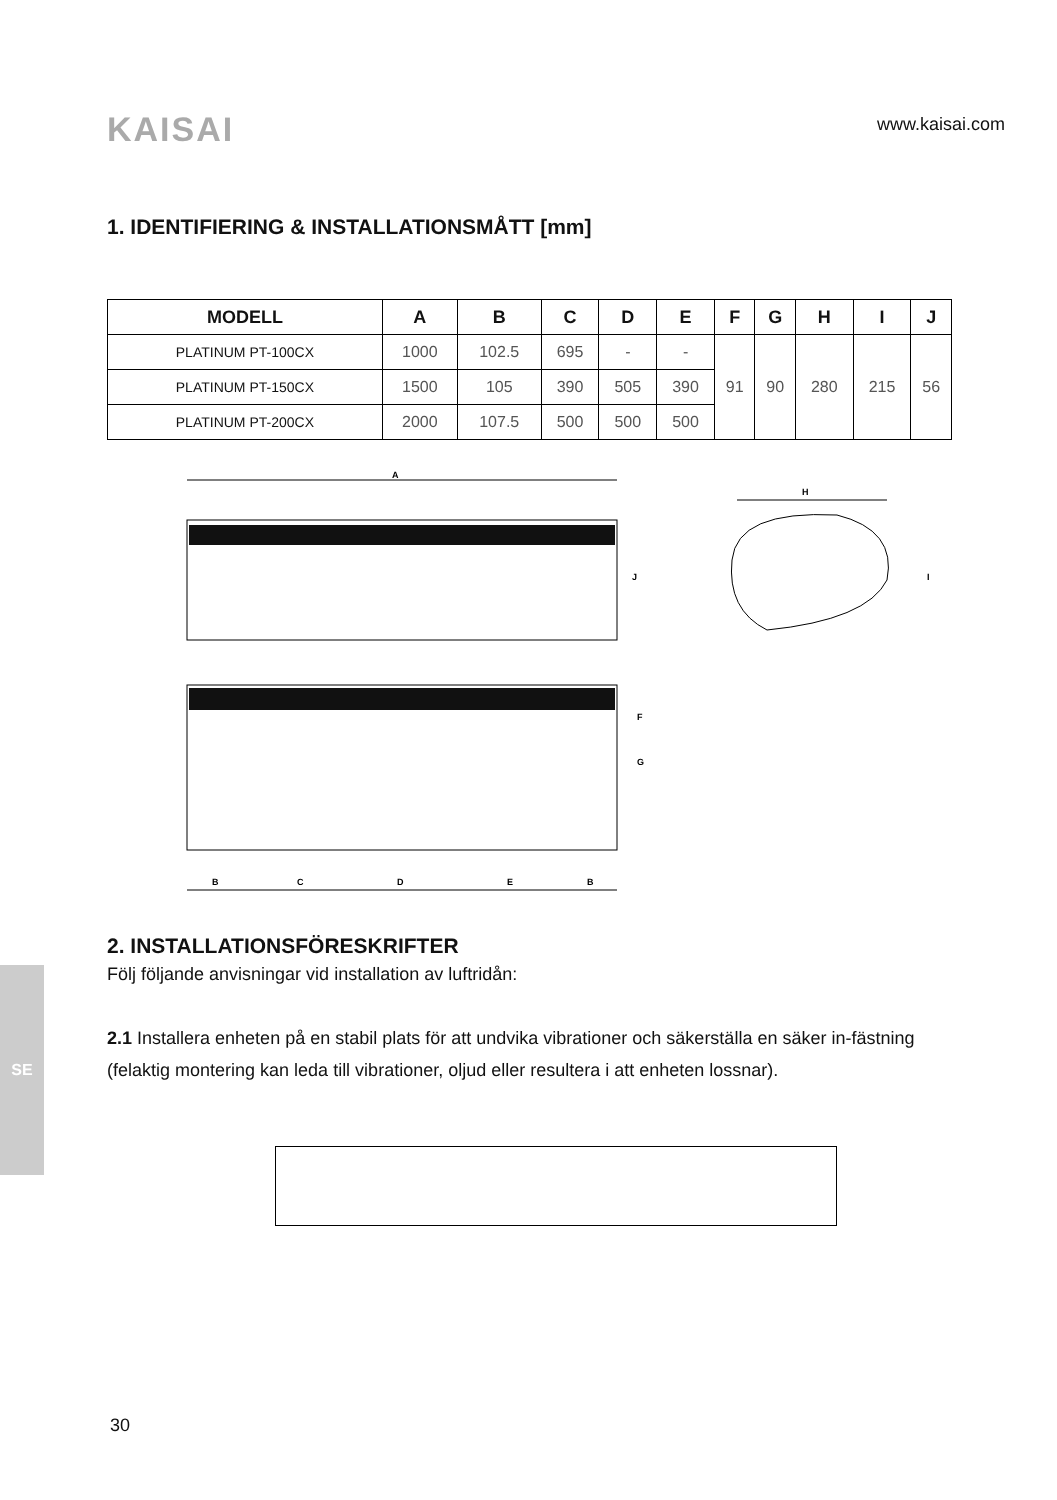KAISAI
www.kaisai.com
1. IDENTIFIERING & INSTALLATIONSMÅTT [mm]
| MODELL | A | B | C | D | E | F | G | H | I | J |
| --- | --- | --- | --- | --- | --- | --- | --- | --- | --- | --- |
| PLATINUM PT-100CX | 1000 | 102.5 | 695 | - | - | 91 | 90 | 280 | 215 | 56 |
| PLATINUM PT-150CX | 1500 | 105 | 390 | 505 | 390 | | | | | |
| PLATINUM PT-200CX | 2000 | 107.5 | 500 | 500 | 500 | | | | | |
A
J
H
I
F
G
B
C
D
E
B
2. INSTALLATIONSFÖRESKRIFTER
Följ följande anvisningar vid installation av luftridån:
2.1 Installera enheten på en stabil plats för att undvika vibrationer och säkerställa en säker in-fästning (felaktig montering kan leda till vibrationer, oljud eller resultera i att enheten lossnar).
SE
30